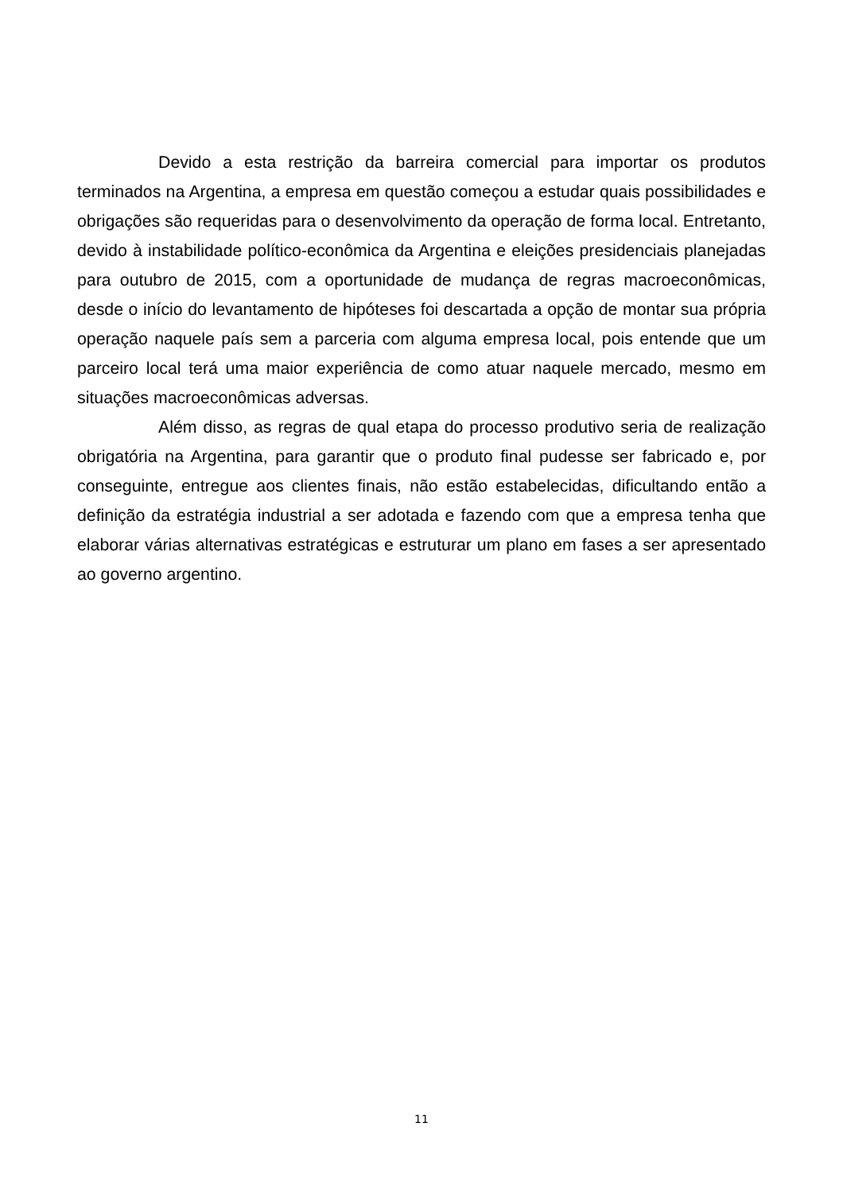Devido a esta restrição da barreira comercial para importar os produtos terminados na Argentina, a empresa em questão começou a estudar quais possibilidades e obrigações são requeridas para o desenvolvimento da operação de forma local. Entretanto, devido à instabilidade político-econômica da Argentina e eleições presidenciais planejadas para outubro de 2015, com a oportunidade de mudança de regras macroeconômicas, desde o início do levantamento de hipóteses foi descartada a opção de montar sua própria operação naquele país sem a parceria com alguma empresa local, pois entende que um parceiro local terá uma maior experiência de como atuar naquele mercado, mesmo em situações macroeconômicas adversas.
Além disso, as regras de qual etapa do processo produtivo seria de realização obrigatória na Argentina, para garantir que o produto final pudesse ser fabricado e, por conseguinte, entregue aos clientes finais, não estão estabelecidas, dificultando então a definição da estratégia industrial a ser adotada e fazendo com que a empresa tenha que elaborar várias alternativas estratégicas e estruturar um plano em fases a ser apresentado ao governo argentino.
11